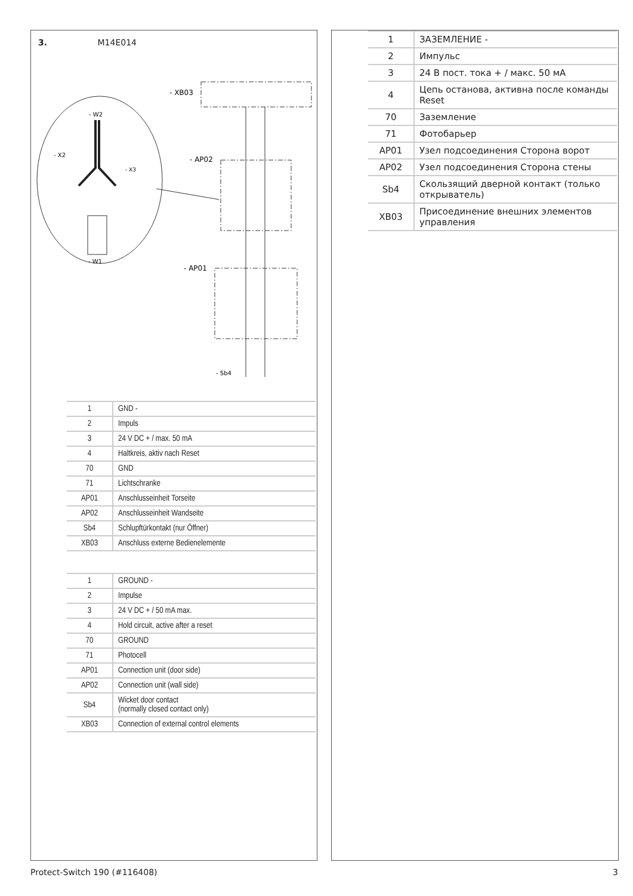3. M14E014
- W2
- X2
- X3
- W1
- XB03
- AP02
- AP01
- Sb4
| 1 | GND - |
| 2 | Impuls |
| 3 | 24 V DC + / max. 50 mA |
| 4 | Haltkreis, aktiv nach Reset |
| 70 | GND |
| 71 | Lichtschranke |
| AP01 | Anschlusseinheit Torseite |
| AP02 | Anschlusseinheit Wandseite |
| Sb4 | Schlupftürkontakt (nur Öffner) |
| XB03 | Anschluss externe Bedienelemente |
| 1 | GROUND - |
| 2 | Impulse |
| 3 | 24 V DC + / 50 mA max. |
| 4 | Hold circuit, active after a reset |
| 70 | GROUND |
| 71 | Photocell |
| AP01 | Connection unit (door side) |
| AP02 | Connection unit (wall side) |
| Sb4 | Wicket door contact (normally closed contact only) |
| XB03 | Connection of external control elements |
| 1 | ЗАЗЕМЛЕНИЕ - |
| 2 | Импульс |
| 3 | 24 В пост. тока + / макс. 50 мА |
| 4 | Цепь останова, активна после команды Reset |
| 70 | Заземление |
| 71 | Фотобарьер |
| AP01 | Узел подсоединения Сторона ворот |
| AP02 | Узел подсоединения Сторона стены |
| Sb4 | Скользящий дверной контакт (только открыватель) |
| XB03 | Присоединение внешних элементов управления |
Protect-Switch 190 (#116408) 3